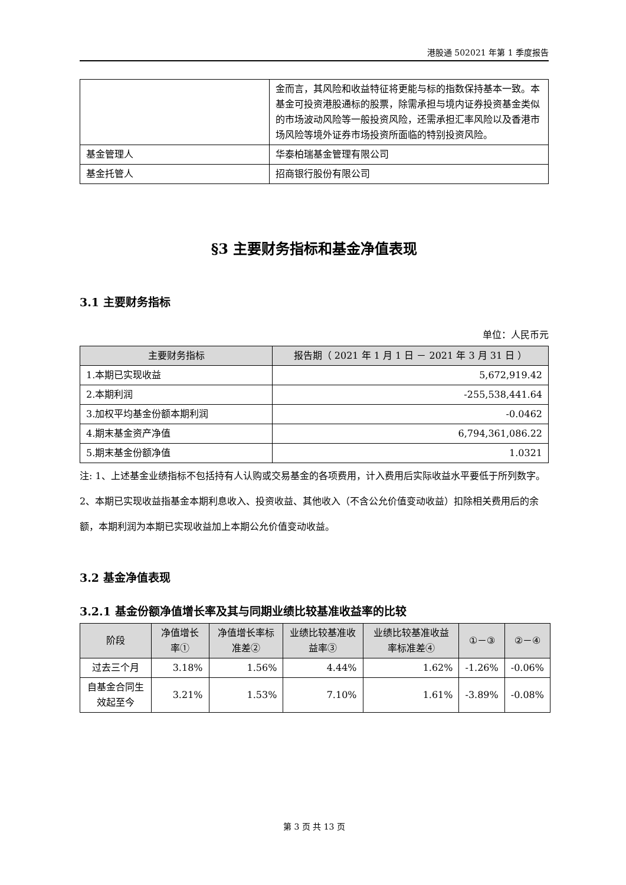港股通 502021 年第 1 季度报告
| | 金而言，其风险和收益特征将更能与标的指数保持基本一致。本基金可投资港股通标的股票，除需承担与境内证券投资基金类似的市场波动风险等一般投资风险，还需承担汇率风险以及香港市场风险等境外证券市场投资所面临的特别投资风险。 |
| 基金管理人 | 华泰柏瑞基金管理有限公司 |
| 基金托管人 | 招商银行股份有限公司 |
§3 主要财务指标和基金净值表现
3.1 主要财务指标
单位：人民币元
| 主要财务指标 | 报告期（ 2021 年 1 月 1 日 － 2021 年 3 月 31 日 ） |
| --- | --- |
| 1.本期已实现收益 | 5,672,919.42 |
| 2.本期利润 | -255,538,441.64 |
| 3.加权平均基金份额本期利润 | -0.0462 |
| 4.期末基金资产净值 | 6,794,361,086.22 |
| 5.期末基金份额净值 | 1.0321 |
注: 1、上述基金业绩指标不包括持有人认购或交易基金的各项费用，计入费用后实际收益水平要低于所列数字。
2、本期已实现收益指基金本期利息收入、投资收益、其他收入（不含公允价值变动收益）扣除相关费用后的余额，本期利润为本期已实现收益加上本期公允价值变动收益。
3.2 基金净值表现
3.2.1 基金份额净值增长率及其与同期业绩比较基准收益率的比较
| 阶段 | 净值增长率① | 净值增长率标准差② | 业绩比较基准收益率③ | 业绩比较基准收益率标准差④ | ①－③ | ②－④ |
| --- | --- | --- | --- | --- | --- | --- |
| 过去三个月 | 3.18% | 1.56% | 4.44% | 1.62% | -1.26% | -0.06% |
| 自基金合同生效起至今 | 3.21% | 1.53% | 7.10% | 1.61% | -3.89% | -0.08% |
第 3 页 共 13 页